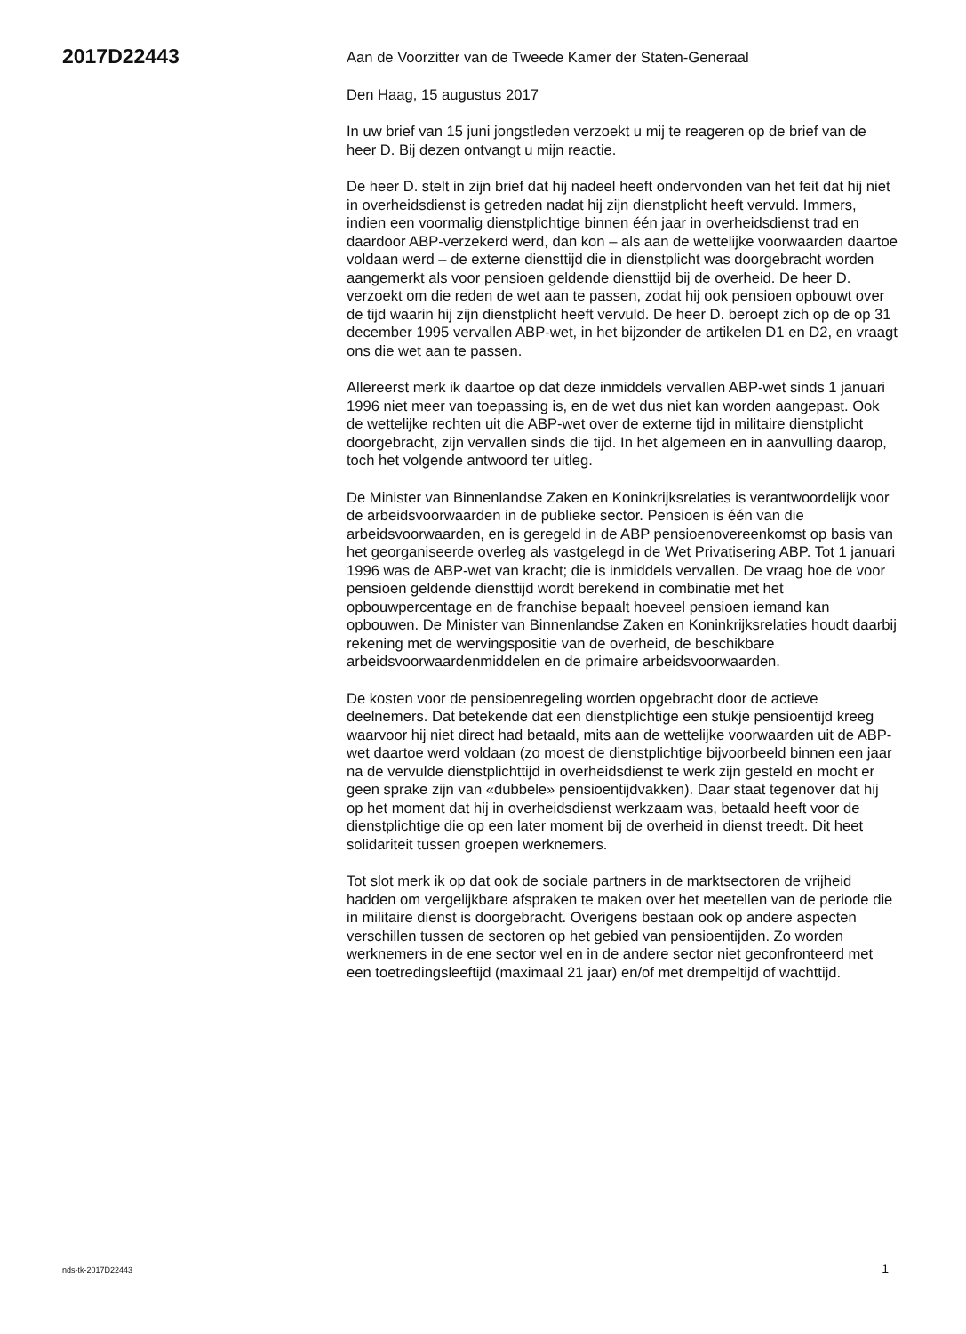2017D22443
Aan de Voorzitter van de Tweede Kamer der Staten-Generaal
Den Haag, 15 augustus 2017
In uw brief van 15 juni jongstleden verzoekt u mij te reageren op de brief van de heer D. Bij dezen ontvangt u mijn reactie.
De heer D. stelt in zijn brief dat hij nadeel heeft ondervonden van het feit dat hij niet in overheidsdienst is getreden nadat hij zijn dienstplicht heeft vervuld. Immers, indien een voormalig dienstplichtige binnen één jaar in overheidsdienst trad en daardoor ABP-verzekerd werd, dan kon – als aan de wettelijke voorwaarden daartoe voldaan werd – de externe diensttijd die in dienstplicht was doorgebracht worden aangemerkt als voor pensioen geldende diensttijd bij de overheid. De heer D. verzoekt om die reden de wet aan te passen, zodat hij ook pensioen opbouwt over de tijd waarin hij zijn dienstplicht heeft vervuld. De heer D. beroept zich op de op 31 december 1995 vervallen ABP-wet, in het bijzonder de artikelen D1 en D2, en vraagt ons die wet aan te passen.
Allereerst merk ik daartoe op dat deze inmiddels vervallen ABP-wet sinds 1 januari 1996 niet meer van toepassing is, en de wet dus niet kan worden aangepast. Ook de wettelijke rechten uit die ABP-wet over de externe tijd in militaire dienstplicht doorgebracht, zijn vervallen sinds die tijd. In het algemeen en in aanvulling daarop, toch het volgende antwoord ter uitleg.
De Minister van Binnenlandse Zaken en Koninkrijksrelaties is verantwoordelijk voor de arbeidsvoorwaarden in de publieke sector. Pensioen is één van die arbeidsvoorwaarden, en is geregeld in de ABP pensioenovereenkomst op basis van het georganiseerde overleg als vastgelegd in de Wet Privatisering ABP. Tot 1 januari 1996 was de ABP-wet van kracht; die is inmiddels vervallen. De vraag hoe de voor pensioen geldende diensttijd wordt berekend in combinatie met het opbouwpercentage en de franchise bepaalt hoeveel pensioen iemand kan opbouwen. De Minister van Binnenlandse Zaken en Koninkrijksrelaties houdt daarbij rekening met de wervingspositie van de overheid, de beschikbare arbeidsvoorwaardenmiddelen en de primaire arbeidsvoorwaarden.
De kosten voor de pensioenregeling worden opgebracht door de actieve deelnemers. Dat betekende dat een dienstplichtige een stukje pensioentijd kreeg waarvoor hij niet direct had betaald, mits aan de wettelijke voorwaarden uit de ABP-wet daartoe werd voldaan (zo moest de dienstplichtige bijvoorbeeld binnen een jaar na de vervulde dienstplichttijd in overheidsdienst te werk zijn gesteld en mocht er geen sprake zijn van «dubbele» pensioentijdvakken). Daar staat tegenover dat hij op het moment dat hij in overheidsdienst werkzaam was, betaald heeft voor de dienstplichtige die op een later moment bij de overheid in dienst treedt. Dit heet solidariteit tussen groepen werknemers.
Tot slot merk ik op dat ook de sociale partners in de marktsectoren de vrijheid hadden om vergelijkbare afspraken te maken over het meetellen van de periode die in militaire dienst is doorgebracht. Overigens bestaan ook op andere aspecten verschillen tussen de sectoren op het gebied van pensioentijden. Zo worden werknemers in de ene sector wel en in de andere sector niet geconfronteerd met een toetredingsleeftijd (maximaal 21 jaar) en/of met drempeltijd of wachttijd.
nds-tk-2017D22443 1